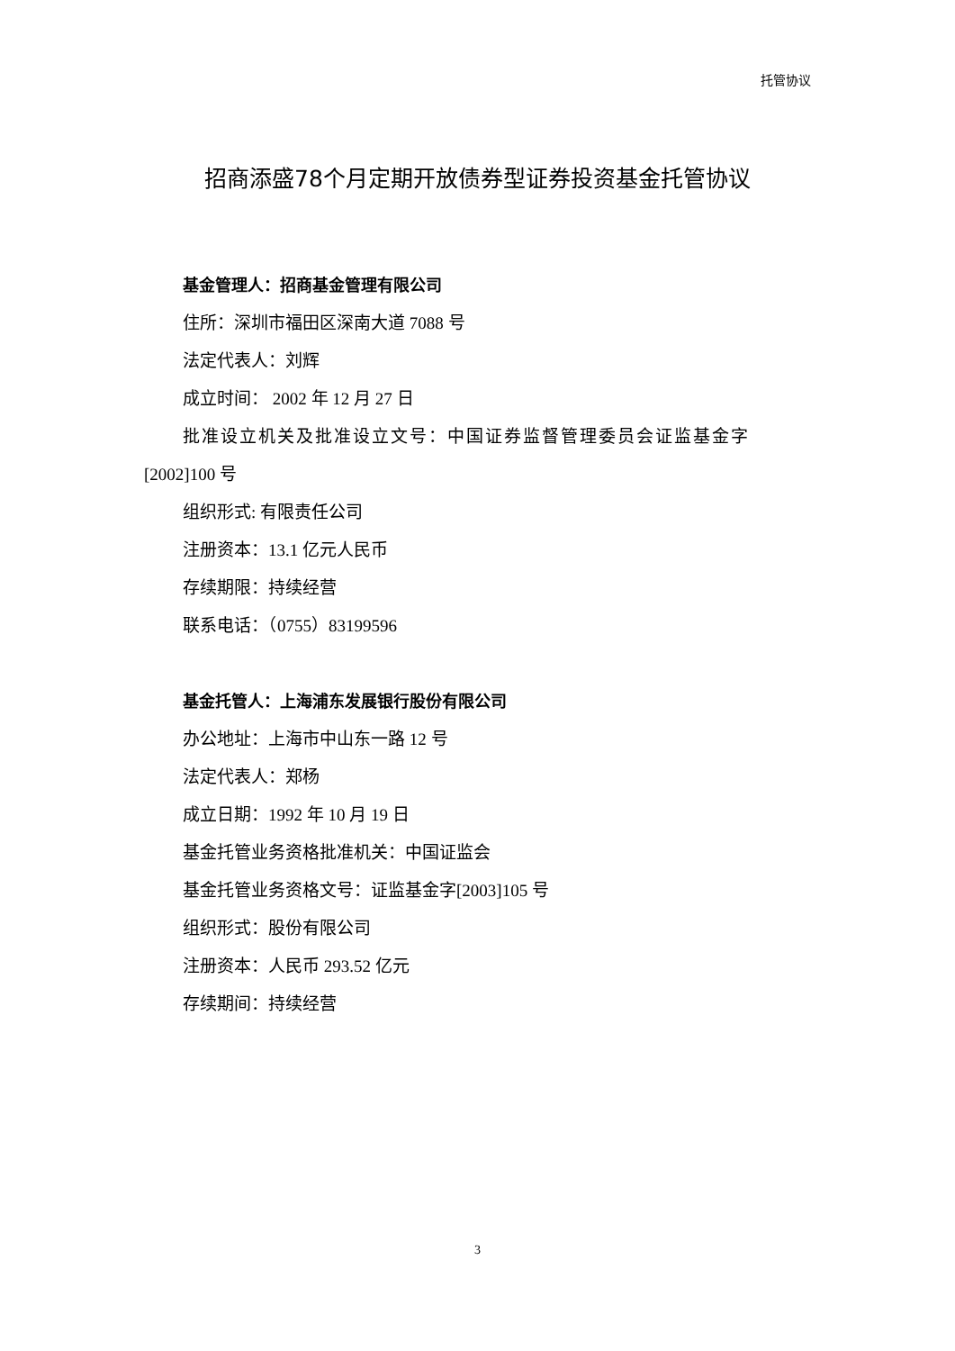托管协议
招商添盛78个月定期开放债券型证券投资基金托管协议
基金管理人：招商基金管理有限公司
住所：深圳市福田区深南大道 7088 号
法定代表人：刘辉
成立时间： 2002 年 12 月 27 日
批准设立机关及批准设立文号：中国证券监督管理委员会证监基金字
[2002]100 号
组织形式: 有限责任公司
注册资本：13.1 亿元人民币
存续期限：持续经营
联系电话：（0755）83199596
基金托管人：上海浦东发展银行股份有限公司
办公地址：上海市中山东一路 12 号
法定代表人：郑杨
成立日期：1992 年 10 月 19 日
基金托管业务资格批准机关：中国证监会
基金托管业务资格文号：证监基金字[2003]105 号
组织形式：股份有限公司
注册资本：人民币 293.52 亿元
存续期间：持续经营
3